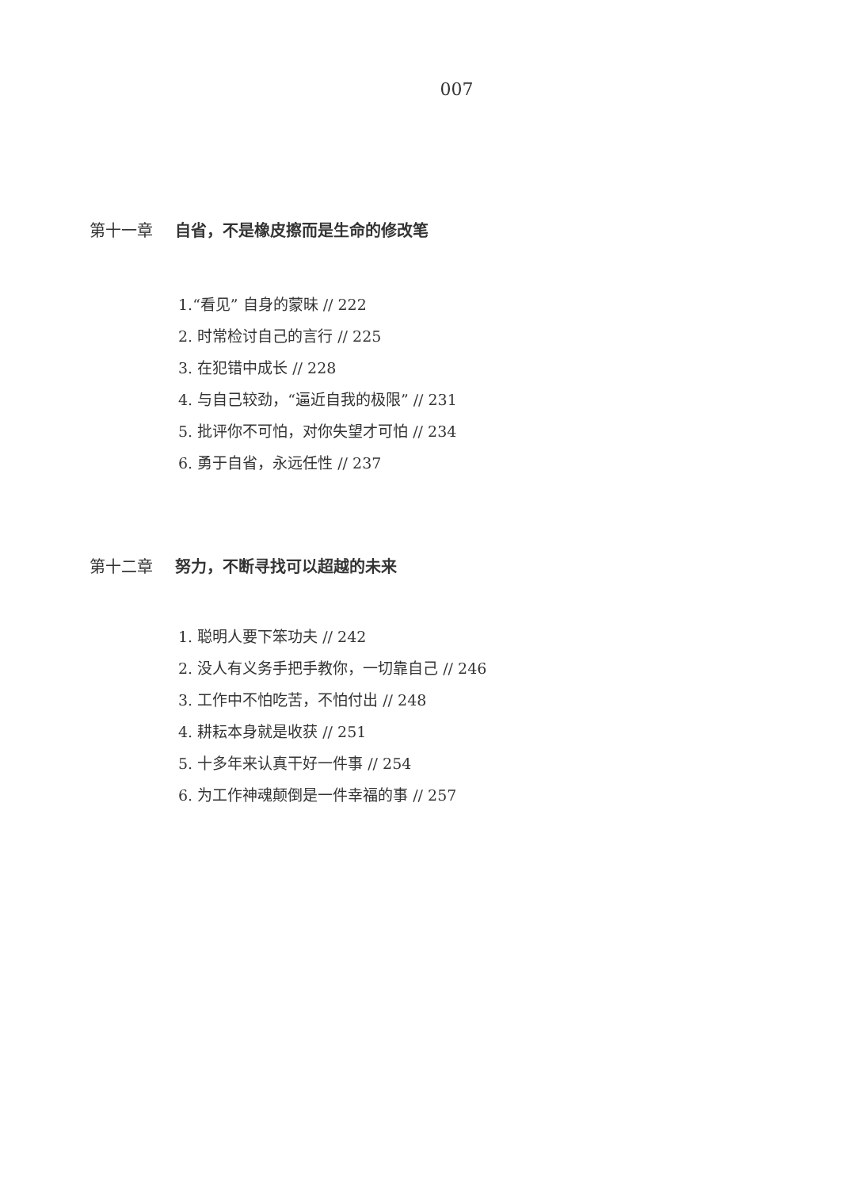007
第十一章 自省，不是橡皮擦而是生命的修改笔
1.“看见” 自身的蒙昧 // 222
2. 时常检讨自己的言行 // 225
3. 在犯错中成长 // 228
4. 与自己较劲，“逼近自我的极限” // 231
5. 批评你不可怕，对你失望才可怕 // 234
6. 勇于自省，永远任性 // 237
第十二章 努力，不断寻找可以超越的未来
1. 聪明人要下笨功夫 // 242
2. 没人有义务手把手教你，一切靠自己 // 246
3. 工作中不怕吃苦，不怕付出 // 248
4. 耕耘本身就是收获 // 251
5. 十多年来认真干好一件事 // 254
6. 为工作神魂颠倒是一件幸福的事 // 257